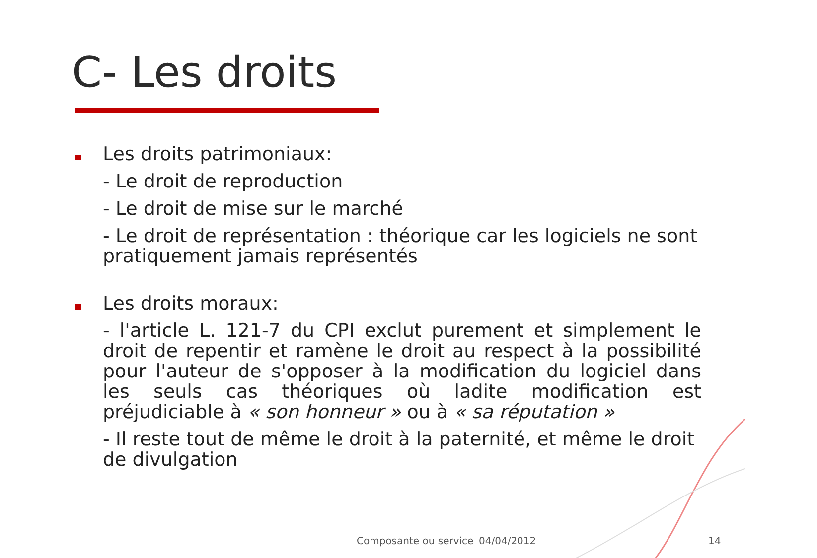C- Les droits
Les droits patrimoniaux:
- Le droit de reproduction
- Le droit de mise sur le marché
- Le droit de représentation : théorique car les logiciels ne sont pratiquement jamais représentés
Les droits moraux:
- l'article L. 121-7 du CPI exclut purement et simplement le droit de repentir et ramène le droit au respect à la possibilité pour l'auteur de s'opposer à la modification du logiciel dans les seuls cas théoriques où ladite modification est préjudiciable à « son honneur » ou à « sa réputation »
- Il reste tout de même le droit à la paternité, et même le droit de divulgation
Composante ou service 04/04/2012 14